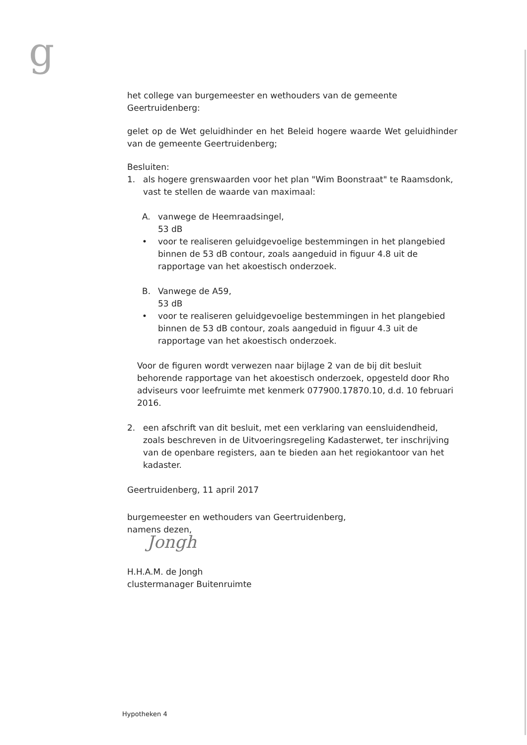g
het college van burgemeester en wethouders van de gemeente Geertruidenberg:
gelet op de Wet geluidhinder en het Beleid hogere waarde Wet geluidhinder van de gemeente Geertruidenberg;
Besluiten:
1. als hogere grenswaarden voor het plan "Wim Boonstraat" te Raamsdonk, vast te stellen de waarde van maximaal:
A. vanwege de Heemraadsingel,
53 dB
• voor te realiseren geluidgevoelige bestemmingen in het plangebied binnen de 53 dB contour, zoals aangeduid in figuur 4.8 uit de rapportage van het akoestisch onderzoek.
B. Vanwege de A59,
53 dB
• voor te realiseren geluidgevoelige bestemmingen in het plangebied binnen de 53 dB contour, zoals aangeduid in figuur 4.3 uit de rapportage van het akoestisch onderzoek.
Voor de figuren wordt verwezen naar bijlage 2 van de bij dit besluit behorende rapportage van het akoestisch onderzoek, opgesteld door Rho adviseurs voor leefruimte met kenmerk 077900.17870.10, d.d. 10 februari 2016.
2. een afschrift van dit besluit, met een verklaring van eensluidendheid, zoals beschreven in de Uitvoeringsregeling Kadasterwet, ter inschrijving van de openbare registers, aan te bieden aan het regiokantoor van het kadaster.
Geertruidenberg, 11 april 2017
burgemeester en wethouders van Geertruidenberg,
namens dezen,
Jongh
H.H.A.M. de Jongh
clustermanager Buitenruimte
Hypotheken 4